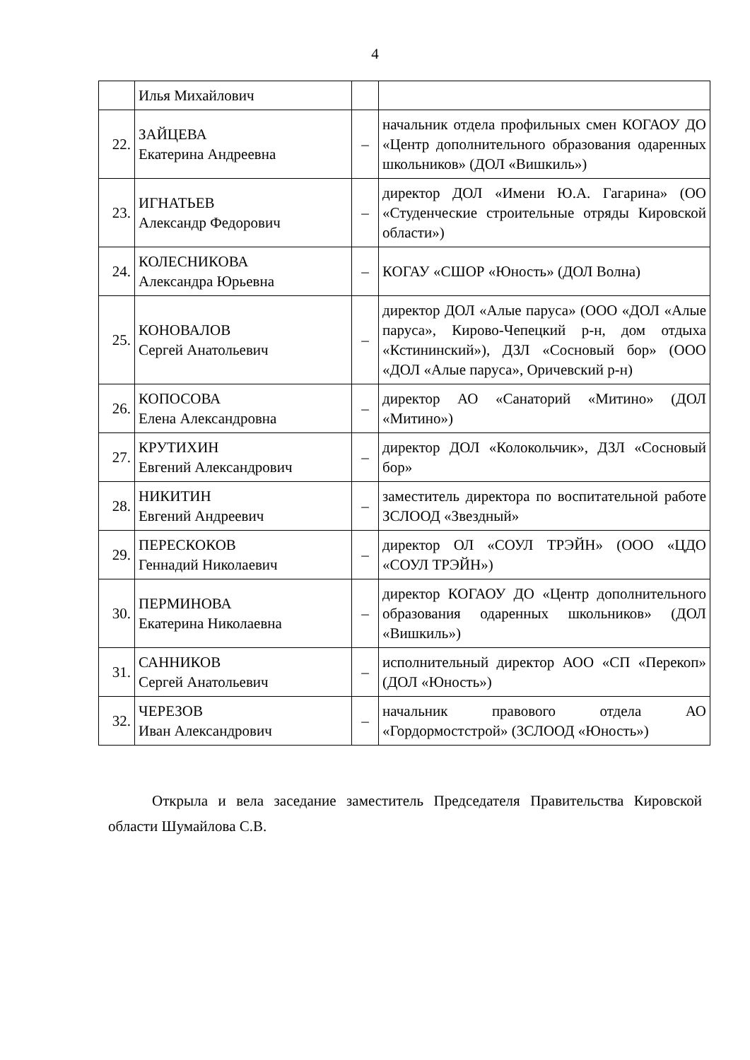4
| | Илья Михайлович | | |
| 22. | ЗАЙЦЕВА Екатерина Андреевна | – | начальник отдела профильных смен КОГАОУ ДО «Центр дополнительного образования одаренных школьников» (ДОЛ «Вишкиль») |
| 23. | ИГНАТЬЕВ Александр Федорович | – | директор ДОЛ «Имени Ю.А. Гагарина» (ОО «Студенческие строительные отряды Кировской области») |
| 24. | КОЛЕСНИКОВА Александра Юрьевна | – | КОГАУ «СШОР «Юность» (ДОЛ Волна) |
| 25. | КОНОВАЛОВ Сергей Анатольевич | – | директор ДОЛ «Алые паруса» (ООО «ДОЛ «Алые паруса», Кирово-Чепецкий р-н, дом отдыха «Кстининский»), ДЗЛ «Сосновый бор» (ООО «ДОЛ «Алые паруса», Оричевский р-н) |
| 26. | КОПОСОВА Елена Александровна | – | директор АО «Санаторий «Митино» (ДОЛ «Митино») |
| 27. | КРУТИХИН Евгений Александрович | – | директор ДОЛ «Колокольчик», ДЗЛ «Сосновый бор» |
| 28. | НИКИТИН Евгений Андреевич | – | заместитель директора по воспитательной работе ЗСЛООД «Звездный» |
| 29. | ПЕРЕСКОКОВ Геннадий Николаевич | – | директор ОЛ «СОУЛ ТРЭЙН» (ООО «ЦДО «СОУЛ ТРЭЙН») |
| 30. | ПЕРМИНОВА Екатерина Николаевна | – | директор КОГАОУ ДО «Центр дополнительного образования одаренных школьников» (ДОЛ «Вишкиль») |
| 31. | САННИКОВ Сергей Анатольевич | – | исполнительный директор АОО «СП «Перекоп» (ДОЛ «Юность») |
| 32. | ЧЕРЕЗОВ Иван Александрович | – | начальник правового отдела АО «Гордормостстрой» (ЗСЛООД «Юность») |
Открыла и вела заседание заместитель Председателя Правительства Кировской области Шумайлова С.В.